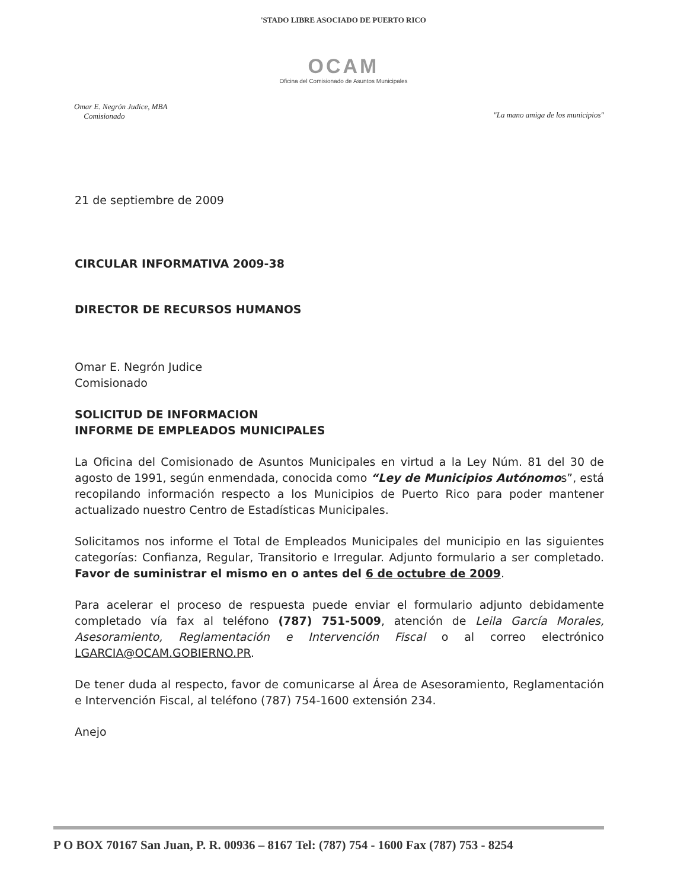'STADO LIBRE ASOCIADO DE PUERTO RICO
OCAM
Oficina del Comisionado de Asuntos Municipales
Omar E. Negrón Judice, MBA
Comisionado
"La mano amiga de los municipios"
21 de septiembre de 2009
CIRCULAR INFORMATIVA 2009-38
DIRECTOR DE RECURSOS HUMANOS
Omar E. Negrón Judice
Comisionado
SOLICITUD DE INFORMACION
INFORME DE EMPLEADOS MUNICIPALES
La Oficina del Comisionado de Asuntos Municipales en virtud a la Ley Núm. 81 del 30 de agosto de 1991, según enmendada, conocida como “Ley de Municipios Autónomos”, está recopilando información respecto a los Municipios de Puerto Rico para poder mantener actualizado nuestro Centro de Estadísticas Municipales.
Solicitamos nos informe el Total de Empleados Municipales del municipio en las siguientes categorías: Confianza, Regular, Transitorio e Irregular. Adjunto formulario a ser completado. Favor de suministrar el mismo en o antes del 6 de octubre de 2009.
Para acelerar el proceso de respuesta puede enviar el formulario adjunto debidamente completado vía fax al teléfono (787) 751-5009, atención de Leila García Morales, Asesoramiento, Reglamentación e Intervención Fiscal o al correo electrónico LGARCIA@OCAM.GOBIERNO.PR.
De tener duda al respecto, favor de comunicarse al Área de Asesoramiento, Reglamentación e Intervención Fiscal, al teléfono (787) 754-1600 extensión 234.
Anejo
P O BOX 70167 San Juan, P. R. 00936 – 8167 Tel: (787) 754 - 1600 Fax (787) 753 - 8254